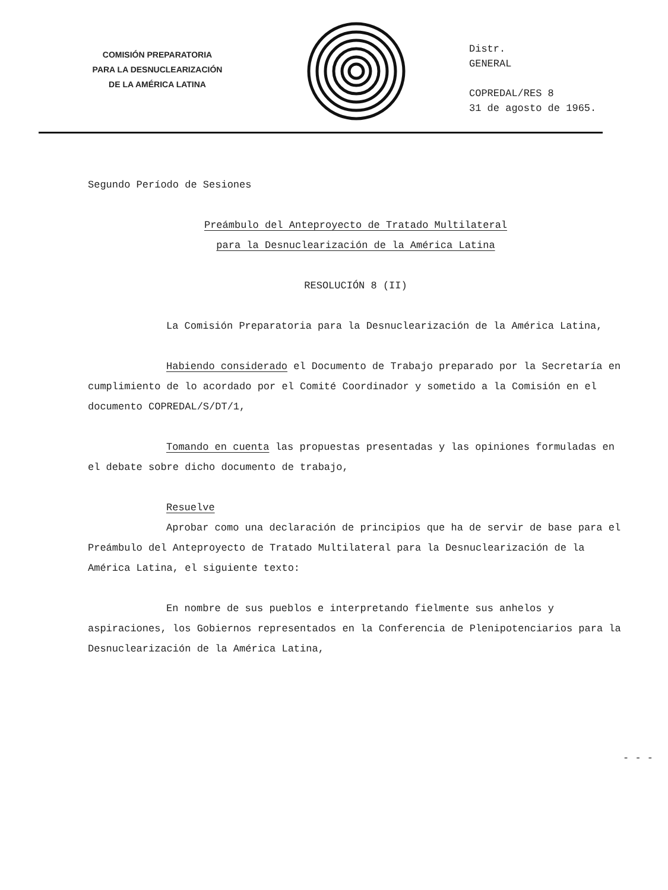COMISIÓN PREPARATORIA
PARA LA DESNUCLEARIZACIÓN
DE LA AMÉRICA LATINA
Distr.
GENERAL
COPREDAL/RES 8
31 de agosto de 1965.
Segundo Período de Sesiones
Preámbulo del Anteproyecto de Tratado Multilateral
para la Desnuclearización de la América Latina
RESOLUCIÓN 8 (II)
La Comisión Preparatoria para la Desnuclearización de la América Latina,
Habiendo considerado el Documento de Trabajo preparado por la Secretaría en cumplimiento de lo acordado por el Comité Coordinador y sometido a la Comisión en el documento COPREDAL/S/DT/1,
Tomando en cuenta las propuestas presentadas y las opiniones formuladas en el debate sobre dicho documento de trabajo,
Resuelve
Aprobar como una declaración de principios que ha de servir de base para el Preámbulo del Anteproyecto de Tratado Multilateral para la Desnuclearización de la América Latina, el siguiente texto:
En nombre de sus pueblos e interpretando fielmente sus anhelos y aspiraciones, los Gobiernos representados en la Conferencia de Plenipotenciarios para la Desnuclearización de la América Latina,
- - -